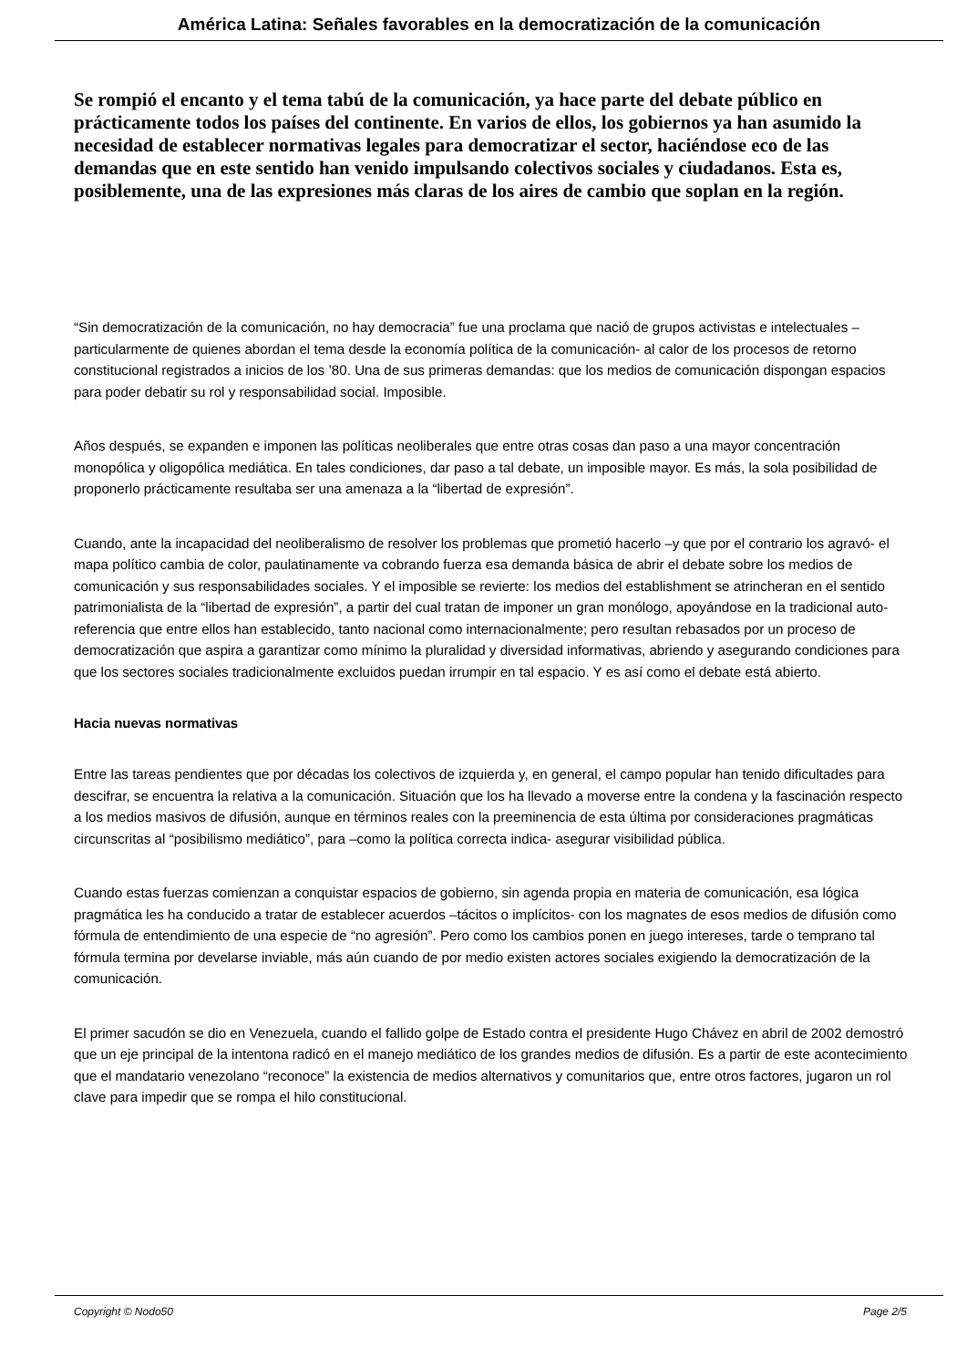América Latina: Señales favorables en la democratización de la comunicación
Se rompió el encanto y el tema tabú de la comunicación, ya hace parte del debate público en prácticamente todos los países del continente. En varios de ellos, los gobiernos ya han asumido la necesidad de establecer normativas legales para democratizar el sector, haciéndose eco de las demandas que en este sentido han venido impulsando colectivos sociales y ciudadanos. Esta es, posiblemente, una de las expresiones más claras de los aires de cambio que soplan en la región.
“Sin democratización de la comunicación, no hay democracia” fue una proclama que nació de grupos activistas e intelectuales –particularmente de quienes abordan el tema desde la economía política de la comunicación- al calor de los procesos de retorno constitucional registrados a inicios de los ’80. Una de sus primeras demandas: que los medios de comunicación dispongan espacios para poder debatir su rol y responsabilidad social. Imposible.
Años después, se expanden e imponen las políticas neoliberales que entre otras cosas dan paso a una mayor concentración monopólica y oligopólica mediática. En tales condiciones, dar paso a tal debate, un imposible mayor. Es más, la sola posibilidad de proponerlo prácticamente resultaba ser una amenaza a la “libertad de expresión”.
Cuando, ante la incapacidad del neoliberalismo de resolver los problemas que prometió hacerlo –y que por el contrario los agravó- el mapa político cambia de color, paulatinamente va cobrando fuerza esa demanda básica de abrir el debate sobre los medios de comunicación y sus responsabilidades sociales. Y el imposible se revierte: los medios del establishment se atrincheran en el sentido patrimonialista de la “libertad de expresión”, a partir del cual tratan de imponer un gran monólogo, apoyándose en la tradicional auto-referencia que entre ellos han establecido, tanto nacional como internacionalmente; pero resultan rebasados por un proceso de democratización que aspira a garantizar como mínimo la pluralidad y diversidad informativas, abriendo y asegurando condiciones para que los sectores sociales tradicionalmente excluidos puedan irrumpir en tal espacio. Y es así como el debate está abierto.
Hacia nuevas normativas
Entre las tareas pendientes que por décadas los colectivos de izquierda y, en general, el campo popular han tenido dificultades para descifrar, se encuentra la relativa a la comunicación. Situación que los ha llevado a moverse entre la condena y la fascinación respecto a los medios masivos de difusión, aunque en términos reales con la preeminencia de esta última por consideraciones pragmáticas circunscritas al “posibilismo mediático”, para –como la política correcta indica- asegurar visibilidad pública.
Cuando estas fuerzas comienzan a conquistar espacios de gobierno, sin agenda propia en materia de comunicación, esa lógica pragmática les ha conducido a tratar de establecer acuerdos –tácitos o implícitos- con los magnates de esos medios de difusión como fórmula de entendimiento de una especie de “no agresión”. Pero como los cambios ponen en juego intereses, tarde o temprano tal fórmula termina por develarse inviable, más aún cuando de por medio existen actores sociales exigiendo la democratización de la comunicación.
El primer sacudón se dio en Venezuela, cuando el fallido golpe de Estado contra el presidente Hugo Chávez en abril de 2002 demostró que un eje principal de la intentona radicó en el manejo mediático de los grandes medios de difusión. Es a partir de este acontecimiento que el mandatario venezolano “reconoce” la existencia de medios alternativos y comunitarios que, entre otros factores, jugaron un rol clave para impedir que se rompa el hilo constitucional.
Copyright © Nodo50 Page 2/5